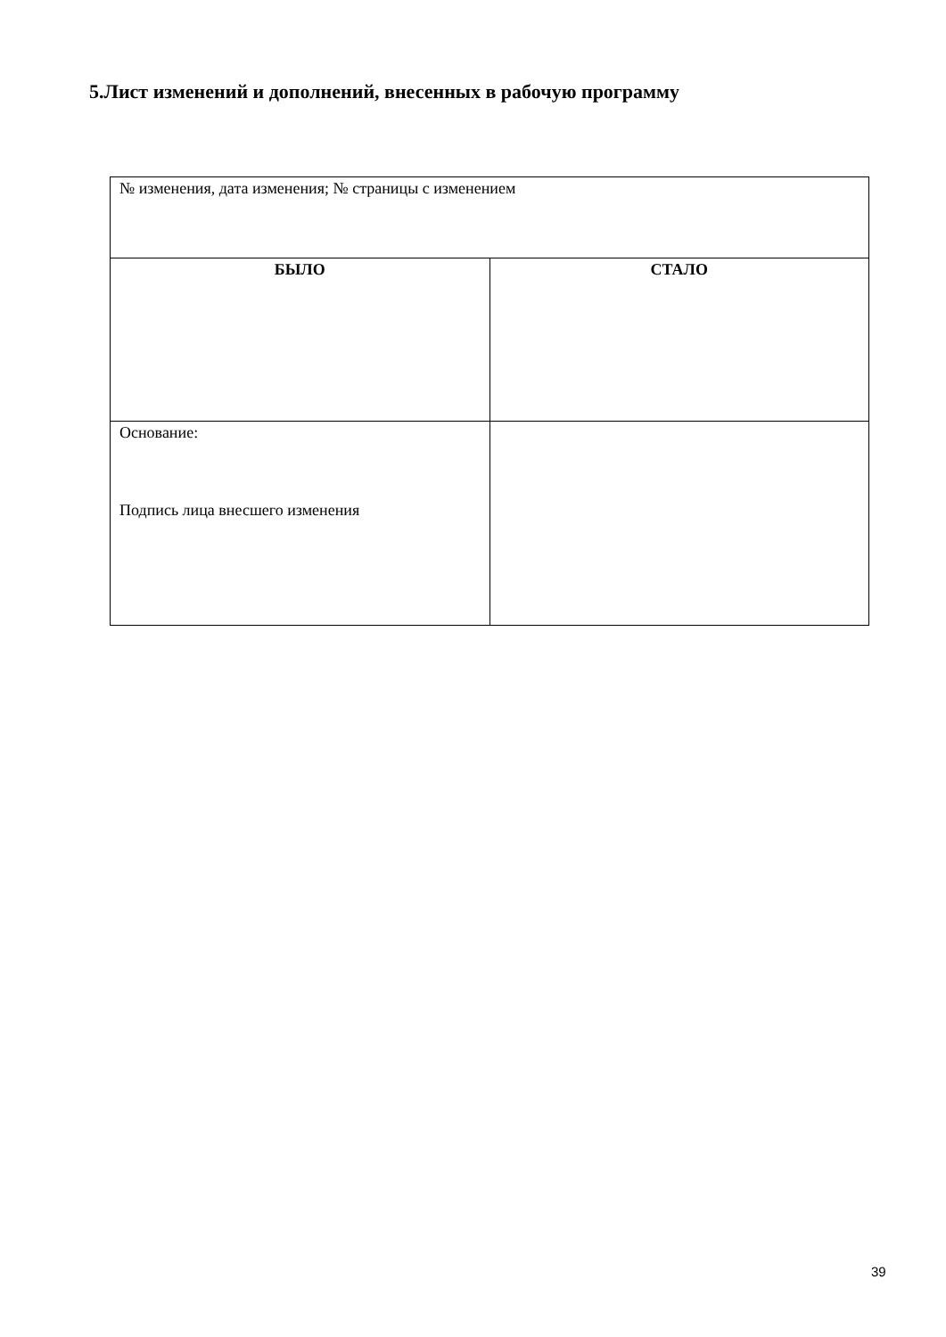5.Лист изменений и дополнений, внесенных в рабочую программу
| № изменения, дата изменения; № страницы с изменением | |
| БЫЛО | СТАЛО |
| Основание: Подпись лица внесшего изменения | |
39